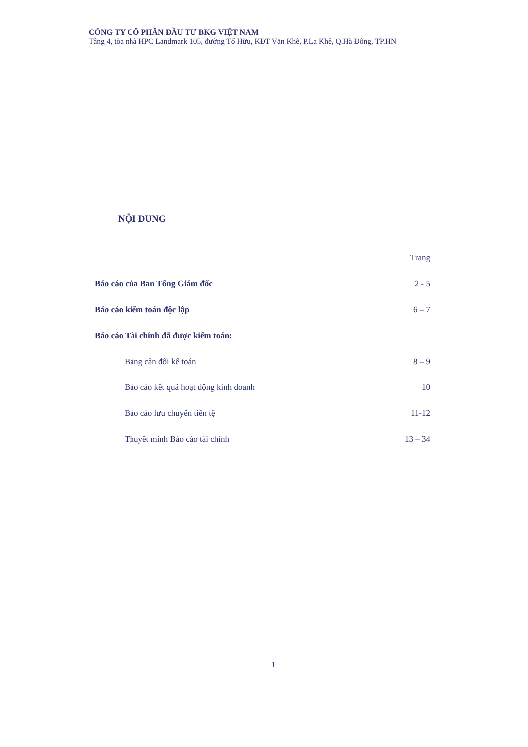CÔNG TY CỔ PHẦN ĐẦU TƯ BKG VIỆT NAM
Tầng 4, tòa nhà HPC Landmark 105, đường Tố Hữu, KĐT Văn Khê, P.La Khê, Q.Hà Đông, TP.HN
NỘI DUNG
Trang
Báo cáo của Ban Tổng Giám đốc 2 - 5
Báo cáo kiểm toán độc lập 6 – 7
Báo cáo Tài chính đã được kiểm toán:
Bảng cân đối kế toán 8 – 9
Báo cáo kết quả hoạt động kinh doanh 10
Báo cáo lưu chuyển tiền tệ 11-12
Thuyết minh Báo cáo tài chính 13 – 34
1